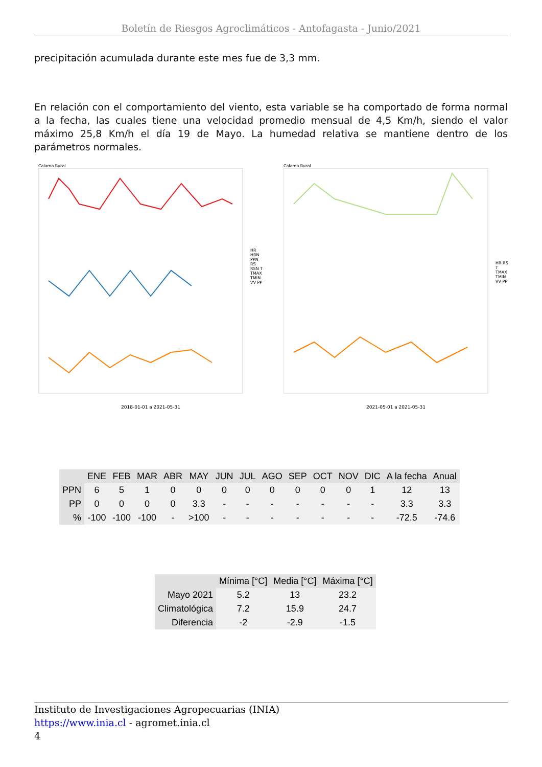Boletín de Riesgos Agroclimáticos - Antofagasta - Junio/2021
precipitación acumulada durante este mes fue de 3,3 mm.
En relación con el comportamiento del viento, esta variable se ha comportado de forma normal a la fecha, las cuales tiene una velocidad promedio mensual de 4,5 Km/h, siendo el valor máximo 25,8 Km/h el día 19 de Mayo. La humedad relativa se mantiene dentro de los parámetros normales.
Calama Rural
2018-01-01 a 2021-05-31
HR HRN PPN RS RSN T TMAX TMIN VV PP
Calama Rural
2021-05-01 a 2021-05-31
HR RS T TMAX TMIN VV PP
| | ENE | FEB | MAR | ABR | MAY | JUN | JUL | AGO | SEP | OCT | NOV | DIC | A la fecha | Anual |
| --- | --- | --- | --- | --- | --- | --- | --- | --- | --- | --- | --- | --- | --- | --- |
| PPN | 6 | 5 | 1 | 0 | 0 | 0 | 0 | 0 | 0 | 0 | 0 | 1 | 12 | 13 |
| PP | 0 | 0 | 0 | 0 | 3.3 | - | - | - | - | - | - | - | 3.3 | 3.3 |
| % | -100 | -100 | -100 | - | >100 | - | - | - | - | - | - | - | -72.5 | -74.6 |
| | Mínima [°C] | Media [°C] | Máxima [°C] |
| --- | --- | --- | --- |
| Mayo 2021 | 5.2 | 13 | 23.2 |
| Climatológica | 7.2 | 15.9 | 24.7 |
| Diferencia | -2 | -2.9 | -1.5 |
Instituto de Investigaciones Agropecuarias (INIA)
https://www.inia.cl - agromet.inia.cl
4